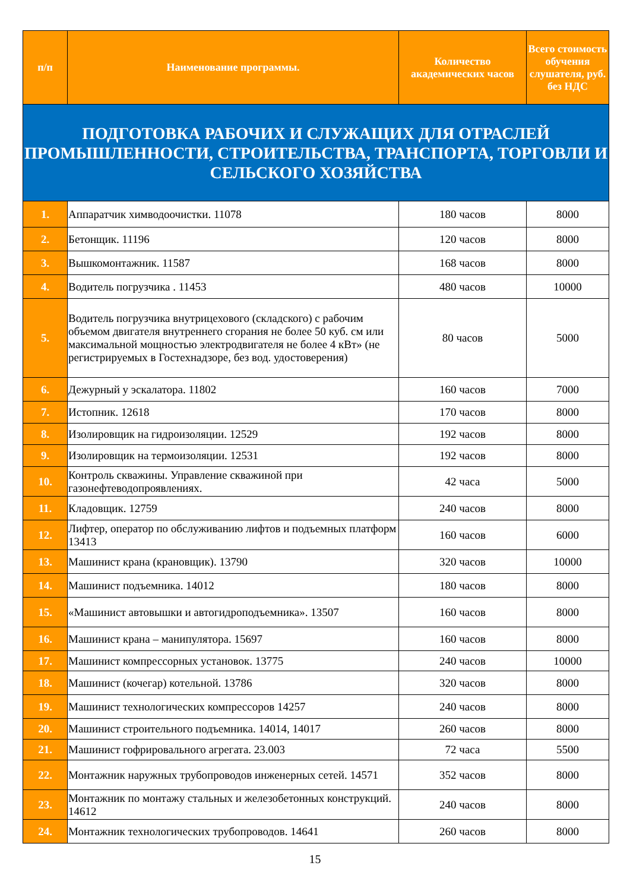| п/п | Наименование программы. | Количество академических часов | Всего стоимость обучения слушателя, руб. без НДС |
| --- | --- | --- | --- |
| ПОДГОТОВКА РАБОЧИХ И СЛУЖАЩИХ ДЛЯ ОТРАСЛЕЙ ПРОМЫШЛЕННОСТИ, СТРОИТЕЛЬСТВА, ТРАНСПОРТА, ТОРГОВЛИ И СЕЛЬСКОГО ХОЗЯЙСТВА | | | |
| 1. | Аппаратчик химводоочистки. 11078 | 180 часов | 8000 |
| 2. | Бетонщик. 11196 | 120 часов | 8000 |
| 3. | Вышкомонтажник. 11587 | 168 часов | 8000 |
| 4. | Водитель погрузчика . 11453 | 480 часов | 10000 |
| 5. | Водитель погрузчика внутрицехового (складского) с рабочим объемом двигателя внутреннего сгорания не более 50 куб. см или максимальной мощностью электродвигателя не более 4 кВт» (не регистрируемых в Гостехнадзоре, без вод. удостоверения) | 80 часов | 5000 |
| 6. | Дежурный у эскалатора. 11802 | 160 часов | 7000 |
| 7. | Истопник. 12618 | 170 часов | 8000 |
| 8. | Изолировщик на гидроизоляции. 12529 | 192 часов | 8000 |
| 9. | Изолировщик на термоизоляции. 12531 | 192 часов | 8000 |
| 10. | Контроль скважины. Управление скважиной при газонефтеводопроявлениях. | 42 часа | 5000 |
| 11. | Кладовщик. 12759 | 240 часов | 8000 |
| 12. | Лифтер, оператор по обслуживанию лифтов и подъемных платформ 13413 | 160 часов | 6000 |
| 13. | Машинист крана (крановщик). 13790 | 320 часов | 10000 |
| 14. | Машинист подъемника. 14012 | 180 часов | 8000 |
| 15. | «Машинист автовышки и автогидроподъемника». 13507 | 160 часов | 8000 |
| 16. | Машинист крана – манипулятора. 15697 | 160 часов | 8000 |
| 17. | Машинист компрессорных установок. 13775 | 240 часов | 10000 |
| 18. | Машинист (кочегар) котельной. 13786 | 320 часов | 8000 |
| 19. | Машинист технологических компрессоров 14257 | 240 часов | 8000 |
| 20. | Машинист строительного подъемника. 14014, 14017 | 260 часов | 8000 |
| 21. | Машинист гофрировального агрегата. 23.003 | 72 часа | 5500 |
| 22. | Монтажник наружных трубопроводов инженерных сетей. 14571 | 352 часов | 8000 |
| 23. | Монтажник по монтажу стальных и железобетонных конструкций. 14612 | 240 часов | 8000 |
| 24. | Монтажник технологических трубопроводов. 14641 | 260 часов | 8000 |
15